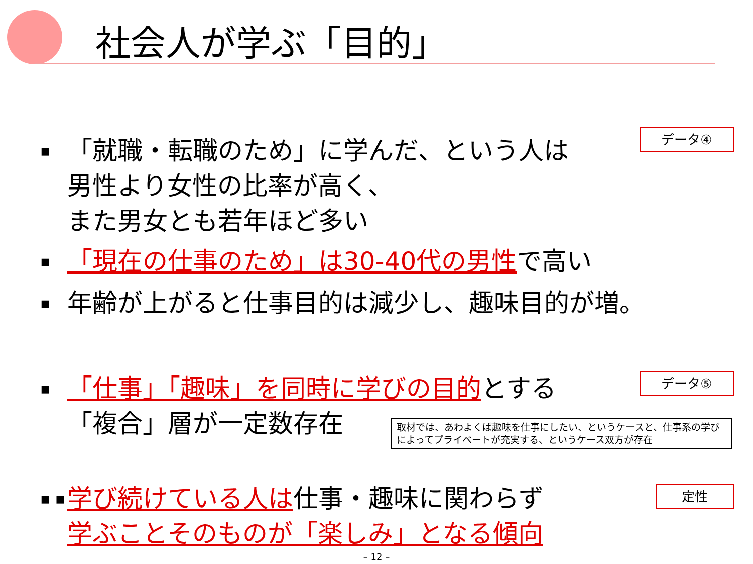社会人が学ぶ「目的」
データ④
▪
「就職・転職のため」に学んだ、という人は
男性より女性の比率が高く、
また男女とも若年ほど多い
▪
「現在の仕事のため」は30-40代の男性で高い
▪
年齢が上がると仕事目的は減少し、趣味目的が増。
データ⑤
▪
「仕事」「趣味」を同時に学びの目的とする
「複合」層が一定数存在
取材では、あわよくば趣味を仕事にしたい、というケースと、仕事系の学びによってプライベートが充実する、というケース双方が存在
定性
▪ ▪
学び続けている人は仕事・趣味に関わらず
学ぶことそのものが「楽しみ」となる傾向
– 12 –